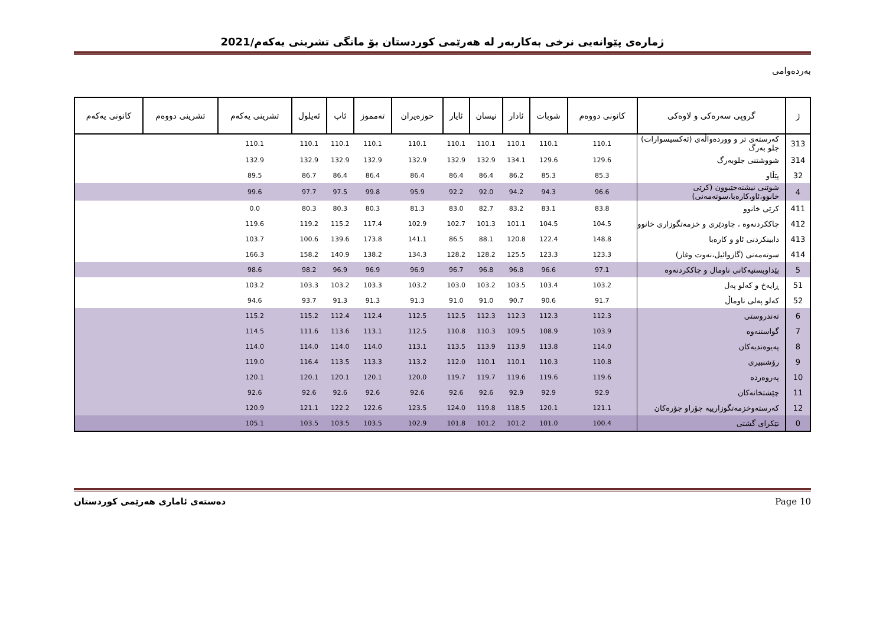ژمارەی پێوانەیی نرخی بەکاربەر لە هەرێمی کوردستان بۆ مانگی تشرینی یەکەم/2021
بەردەوامی
| ژ | گروپی سەرەکی و لاوەکی | کانونی دووەم | شوبات | ئادار | نیسان | ئایار | حوزەیران | تەمموز | ئاب | ئەیلول | تشرینی یەکەم | تشرینی دووەم | کانونی یەکەم |
| --- | --- | --- | --- | --- | --- | --- | --- | --- | --- | --- | --- | --- | --- |
| 313 | کەرستەی تر و ووردەواڵەی (ئەکسیسوارات) جلو بەرگ | 110.1 | 110.1 | 110.1 | 110.1 | 110.1 | 110.1 | 110.1 | 110.1 | 110.1 | 110.1 | | |
| 314 | شووشتنی جلوبەرگ | 129.6 | 129.6 | 134.1 | 132.9 | 132.9 | 132.9 | 132.9 | 132.9 | 132.9 | 132.9 | | |
| 32 | پێڵاو | 85.3 | 85.3 | 86.2 | 86.4 | 86.4 | 86.4 | 86.4 | 86.4 | 86.7 | 89.5 | | |
| 4 | شوێنی نیشتەجێبوون (کرێی خانوو،ئاو،کارەبا،سوتەمەنی) | 96.6 | 94.3 | 94.2 | 92.0 | 92.2 | 95.9 | 99.8 | 97.5 | 97.7 | 99.6 | | |
| 411 | کرێی خانوو | 83.8 | 83.1 | 83.2 | 82.7 | 83.0 | 81.3 | 80.3 | 80.3 | 80.3 | 0.0 | | |
| 412 | چاککردنەوە ، چاودێری و خزمەتگوزاری خانوو | 104.5 | 104.5 | 101.1 | 101.3 | 102.7 | 102.9 | 117.4 | 115.2 | 119.2 | 119.6 | | |
| 413 | دابینکردنی ئاو و کارەبا | 148.8 | 122.4 | 120.8 | 88.1 | 86.5 | 141.1 | 173.8 | 139.6 | 100.6 | 103.7 | | |
| 414 | سوتەمەنی (گازوائیل،نەوت وغاز) | 123.3 | 123.3 | 125.5 | 128.2 | 128.2 | 134.3 | 138.2 | 140.9 | 158.2 | 166.3 | | |
| 5 | پێداویستیەکانی ناومال و چاککردنەوە | 97.1 | 96.6 | 96.8 | 96.8 | 96.7 | 96.9 | 96.9 | 96.9 | 98.2 | 98.6 | | |
| 51 | ڕایەخ و کەلو پەل | 103.2 | 103.4 | 103.5 | 103.2 | 103.0 | 103.2 | 103.3 | 103.2 | 103.3 | 103.2 | | |
| 52 | کەلو پەلی ناوماڵ | 91.7 | 90.6 | 90.7 | 91.0 | 91.0 | 91.3 | 91.3 | 91.3 | 93.7 | 94.6 | | |
| 6 | تەندروستی | 112.3 | 112.3 | 112.3 | 112.3 | 112.5 | 112.5 | 112.4 | 112.4 | 115.2 | 115.2 | | |
| 7 | گواستنەوە | 103.9 | 108.9 | 109.5 | 110.3 | 110.8 | 112.5 | 113.1 | 113.6 | 111.6 | 114.5 | | |
| 8 | پەیوەندیەکان | 114.0 | 113.8 | 113.9 | 113.9 | 113.5 | 113.1 | 114.0 | 114.0 | 114.0 | 114.0 | | |
| 9 | رۆشنبیری | 110.8 | 110.3 | 110.1 | 110.1 | 112.0 | 113.2 | 113.3 | 113.5 | 116.4 | 119.0 | | |
| 10 | پەروەردە | 119.6 | 119.6 | 119.6 | 119.7 | 119.7 | 120.0 | 120.1 | 120.1 | 120.1 | 120.1 | | |
| 11 | چێشتخانەکان | 92.9 | 92.9 | 92.9 | 92.6 | 92.6 | 92.6 | 92.6 | 92.6 | 92.6 | 92.6 | | |
| 12 | کەرستەوخزمەتگوزارییە جۆراو جۆرەکان | 121.1 | 120.1 | 118.5 | 119.8 | 124.0 | 123.5 | 122.6 | 122.2 | 121.1 | 120.9 | | |
| 0 | تێکرای گشتی | 100.4 | 101.0 | 101.2 | 101.2 | 101.8 | 102.9 | 103.5 | 103.5 | 103.5 | 105.1 | | |
دەستەی ئاماری هەرێمی کوردستان Page 10